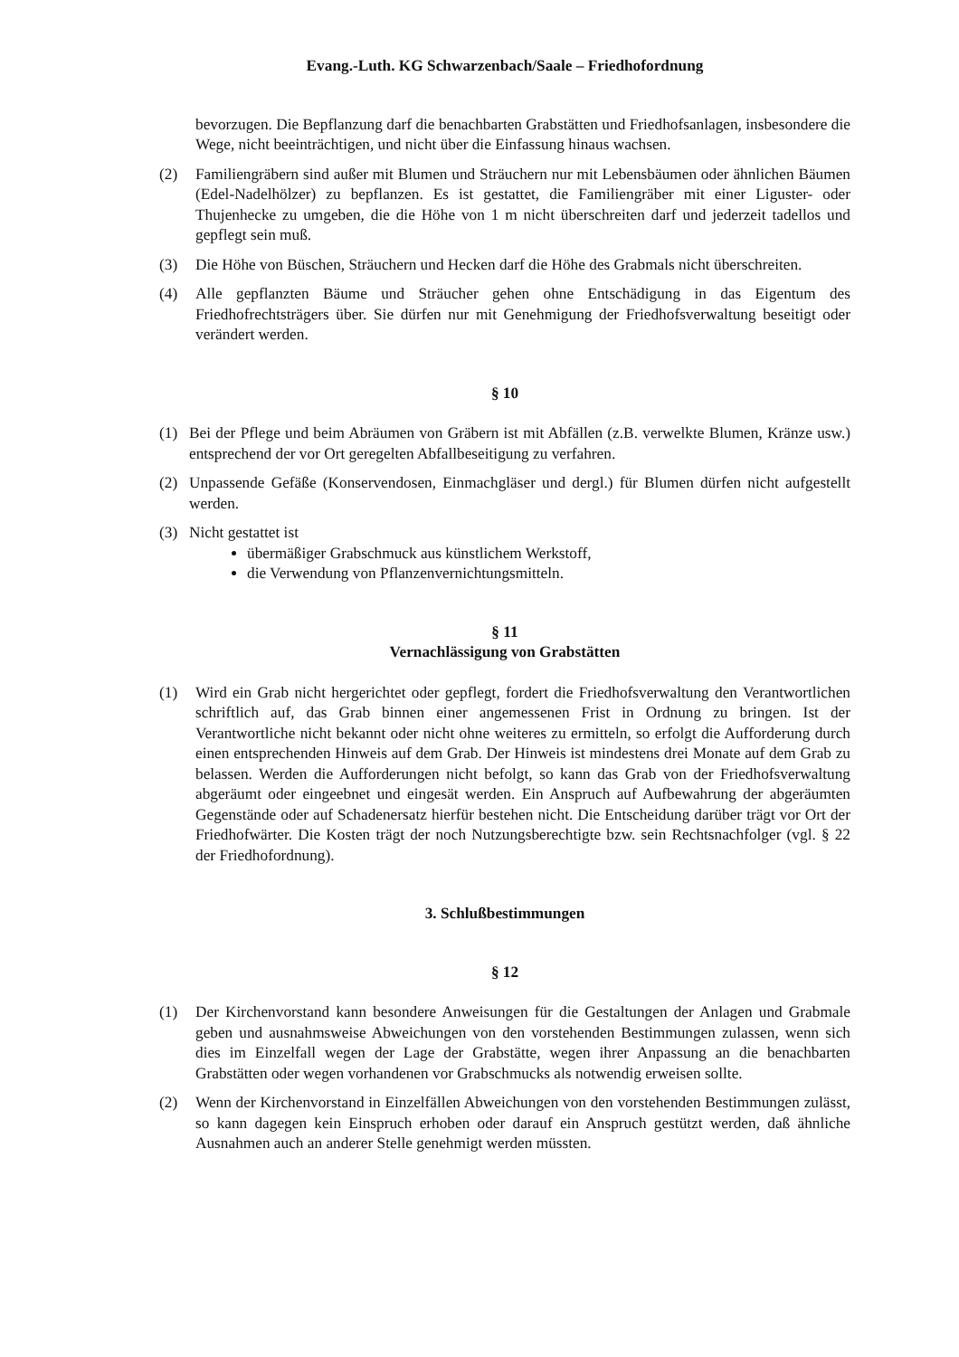Evang.-Luth. KG Schwarzenbach/Saale – Friedhofordnung
bevorzugen. Die Bepflanzung darf die benachbarten Grabstätten und Friedhofsanlagen, insbesondere die Wege, nicht beeinträchtigen, und nicht über die Einfassung hinaus wachsen.
(2) Familiengräbern sind außer mit Blumen und Sträuchern nur mit Lebensbäumen oder ähnlichen Bäumen (Edel-Nadelhölzer) zu bepflanzen. Es ist gestattet, die Familiengräber mit einer Liguster- oder Thujenhecke zu umgeben, die die Höhe von 1 m nicht überschreiten darf und jederzeit tadellos und gepflegt sein muß.
(3) Die Höhe von Büschen, Sträuchern und Hecken darf die Höhe des Grabmals nicht überschreiten.
(4) Alle gepflanzten Bäume und Sträucher gehen ohne Entschädigung in das Eigentum des Friedhofrechtsträgers über. Sie dürfen nur mit Genehmigung der Friedhofsverwaltung beseitigt oder verändert werden.
§ 10
(1) Bei der Pflege und beim Abräumen von Gräbern ist mit Abfällen (z.B. verwelkte Blumen, Kränze usw.) entsprechend der vor Ort geregelten Abfallbeseitigung zu verfahren.
(2) Unpassende Gefäße (Konservendosen, Einmachgläser und dergl.) für Blumen dürfen nicht aufgestellt werden.
(3) Nicht gestattet ist
übermäßiger Grabschmuck aus künstlichem Werkstoff,
die Verwendung von Pflanzenvernichtungsmitteln.
§ 11
Vernachlässigung von Grabstätten
(1) Wird ein Grab nicht hergerichtet oder gepflegt, fordert die Friedhofsverwaltung den Verantwortlichen schriftlich auf, das Grab binnen einer angemessenen Frist in Ordnung zu bringen. Ist der Verantwortliche nicht bekannt oder nicht ohne weiteres zu ermitteln, so erfolgt die Aufforderung durch einen entsprechenden Hinweis auf dem Grab. Der Hinweis ist mindestens drei Monate auf dem Grab zu belassen. Werden die Aufforderungen nicht befolgt, so kann das Grab von der Friedhofsverwaltung abgeräumt oder eingeebnet und eingesät werden. Ein Anspruch auf Aufbewahrung der abgeräumten Gegenstände oder auf Schadenersatz hierfür bestehen nicht. Die Entscheidung darüber trägt vor Ort der Friedhofwärter. Die Kosten trägt der noch Nutzungsberechtigte bzw. sein Rechtsnachfolger (vgl. § 22 der Friedhofordnung).
3. Schlußbestimmungen
§ 12
(1) Der Kirchenvorstand kann besondere Anweisungen für die Gestaltungen der Anlagen und Grabmale geben und ausnahmsweise Abweichungen von den vorstehenden Bestimmungen zulassen, wenn sich dies im Einzelfall wegen der Lage der Grabstätte, wegen ihrer Anpassung an die benachbarten Grabstätten oder wegen vorhandenen vor Grabschmucks als notwendig erweisen sollte.
(2) Wenn der Kirchenvorstand in Einzelfällen Abweichungen von den vorstehenden Bestimmungen zulässt, so kann dagegen kein Einspruch erhoben oder darauf ein Anspruch gestützt werden, daß ähnliche Ausnahmen auch an anderer Stelle genehmigt werden müssten.